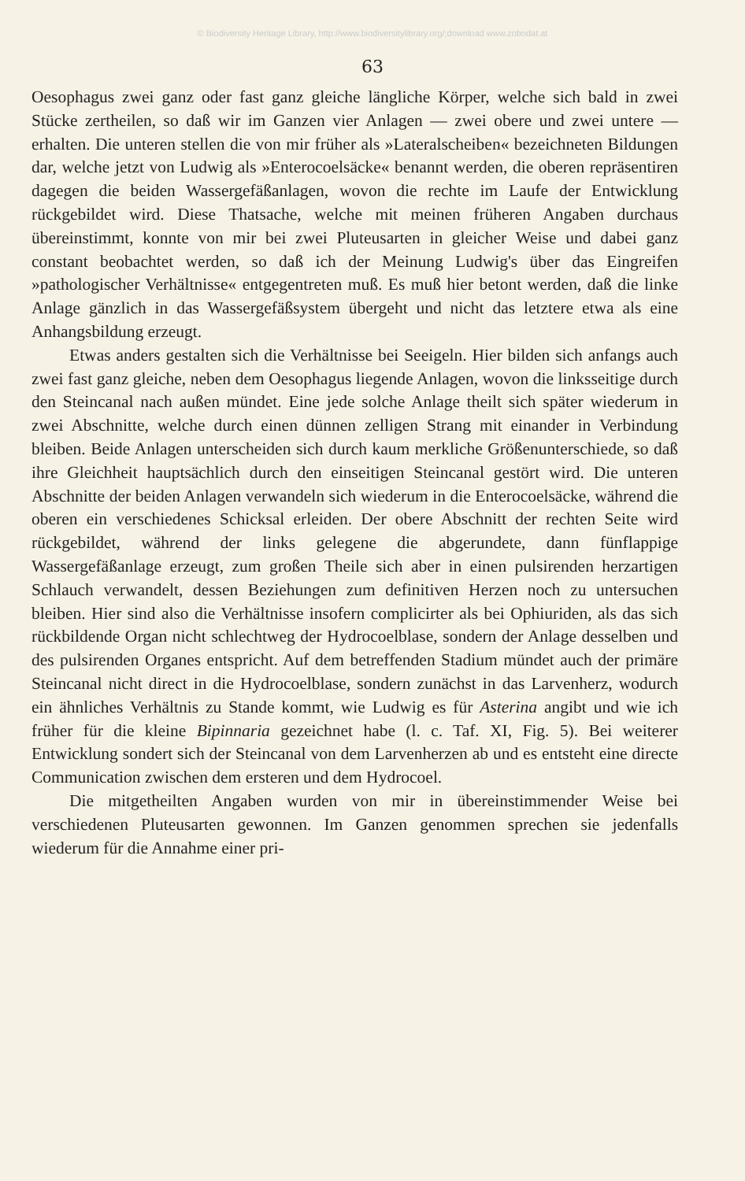© Biodiversity Heritage Library, http://www.biodiversitylibrary.org/;download www.zobodat.at
63
Oesophagus zwei ganz oder fast ganz gleiche längliche Körper, welche sich bald in zwei Stücke zertheilen, so daß wir im Ganzen vier Anlagen — zwei obere und zwei untere — erhalten. Die unteren stellen die von mir früher als »Lateralscheiben« bezeichneten Bildungen dar, welche jetzt von Ludwig als »Enterocoelsäcke« benannt werden, die oberen repräsentiren dagegen die beiden Wassergefäßanlagen, wovon die rechte im Laufe der Entwicklung rückgebildet wird. Diese Thatsache, welche mit meinen früheren Angaben durchaus übereinstimmt, konnte von mir bei zwei Pluteusarten in gleicher Weise und dabei ganz constant beobachtet werden, so daß ich der Meinung Ludwig's über das Eingreifen »pathologischer Verhältnisse« entgegentreten muß. Es muß hier betont werden, daß die linke Anlage gänzlich in das Wassergefäßsystem übergeht und nicht das letztere etwa als eine Anhangsbildung erzeugt.
Etwas anders gestalten sich die Verhältnisse bei Seeigeln. Hier bilden sich anfangs auch zwei fast ganz gleiche, neben dem Oesophagus liegende Anlagen, wovon die linksseitige durch den Steincanal nach außen mündet. Eine jede solche Anlage theilt sich später wiederum in zwei Abschnitte, welche durch einen dünnen zelligen Strang mit einander in Verbindung bleiben. Beide Anlagen unterscheiden sich durch kaum merkliche Größenunterschiede, so daß ihre Gleichheit hauptsächlich durch den einseitigen Steincanal gestört wird. Die unteren Abschnitte der beiden Anlagen verwandeln sich wiederum in die Enterocoelsäcke, während die oberen ein verschiedenes Schicksal erleiden. Der obere Abschnitt der rechten Seite wird rückgebildet, während der links gelegene die abgerundete, dann fünflappige Wassergefäßanlage erzeugt, zum großen Theile sich aber in einen pulsirenden herzartigen Schlauch verwandelt, dessen Beziehungen zum definitiven Herzen noch zu untersuchen bleiben. Hier sind also die Verhältnisse insofern complicirter als bei Ophiuriden, als das sich rückbildende Organ nicht schlechtweg der Hydrocoelblase, sondern der Anlage desselben und des pulsirenden Organes entspricht. Auf dem betreffenden Stadium mündet auch der primäre Steincanal nicht direct in die Hydrocoelblase, sondern zunächst in das Larvenherz, wodurch ein ähnliches Verhältnis zu Stande kommt, wie Ludwig es für Asterina angibt und wie ich früher für die kleine Bipinnaria gezeichnet habe (l. c. Taf. XI, Fig. 5). Bei weiterer Entwicklung sondert sich der Steincanal von dem Larvenherzen ab und es entsteht eine directe Communication zwischen dem ersteren und dem Hydrocoel.
Die mitgetheilten Angaben wurden von mir in übereinstimmender Weise bei verschiedenen Pluteusarten gewonnen. Im Ganzen genommen sprechen sie jedenfalls wiederum für die Annahme einer pri-